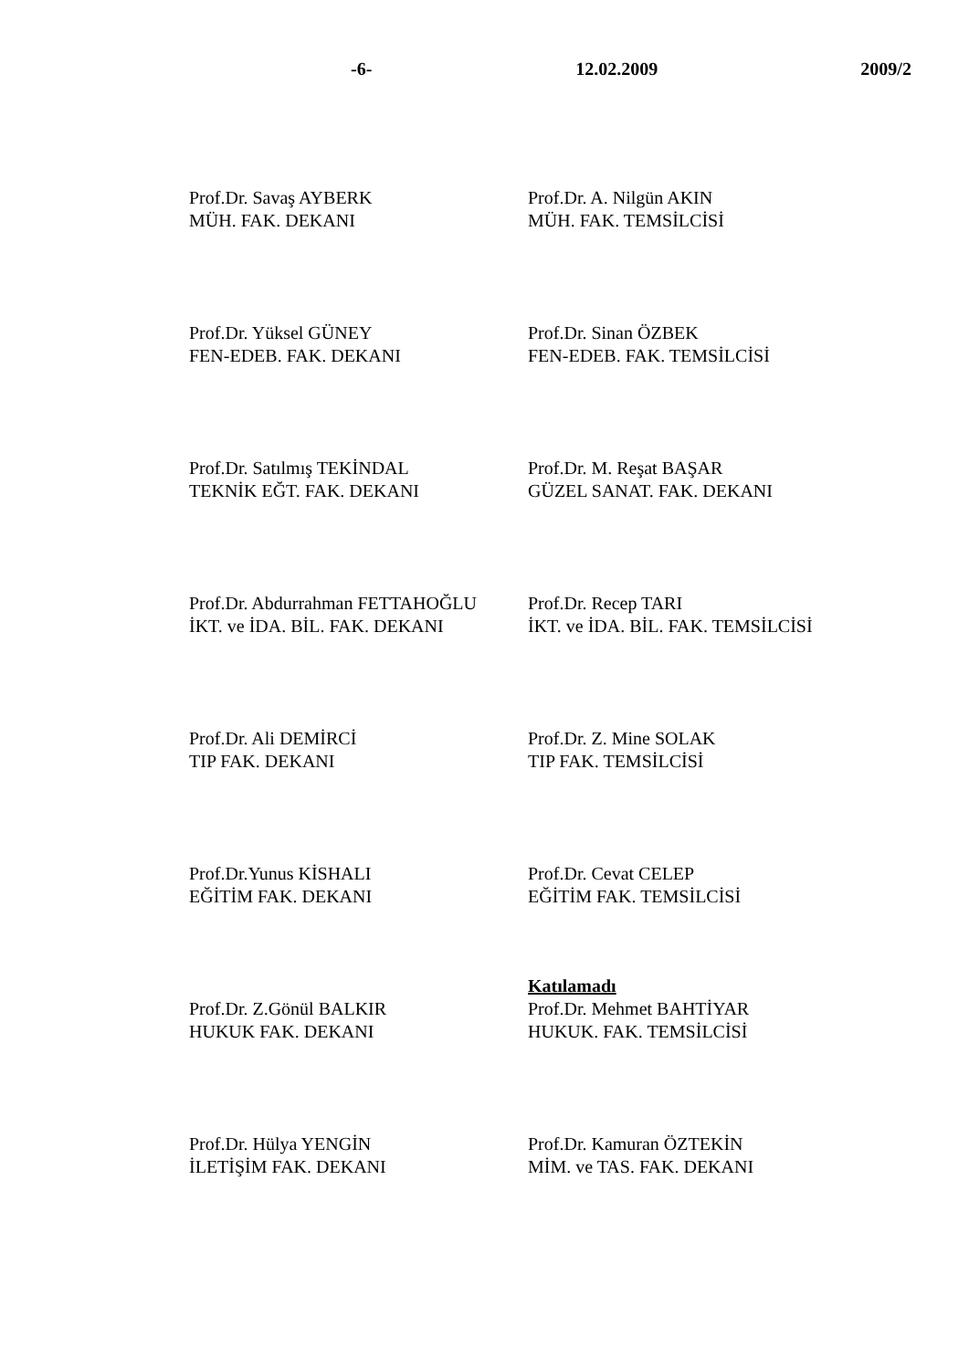-6- 12.02.2009 2009/2
Prof.Dr. Savaş AYBERK
MÜH. FAK. DEKANI
Prof.Dr. A. Nilgün AKIN
MÜH. FAK. TEMSİLCİSİ
Prof.Dr. Yüksel GÜNEY
FEN-EDEB. FAK. DEKANI
Prof.Dr. Sinan ÖZBEK
FEN-EDEB. FAK. TEMSİLCİSİ
Prof.Dr. Satılmış TEKİNDAL
TEKNİK EĞT. FAK. DEKANI
Prof.Dr. M. Reşat BAŞAR
GÜZEL SANAT. FAK. DEKANI
Prof.Dr. Abdurrahman FETTAHOĞLU
İKT. ve İDA. BİL. FAK. DEKANI
Prof.Dr. Recep TARI
İKT. ve İDA. BİL. FAK. TEMSİLCİSİ
Prof.Dr. Ali DEMİRCİ
TIP FAK. DEKANI
Prof.Dr. Z. Mine SOLAK
TIP FAK. TEMSİLCİSİ
Prof.Dr.Yunus KİSHALI
EĞİTİM FAK. DEKANI
Prof.Dr. Cevat CELEP
EĞİTİM FAK. TEMSİLCİSİ
Prof.Dr. Z.Gönül BALKIR
HUKUK FAK. DEKANI
Katılamadı
Prof.Dr. Mehmet BAHTİYAR
HUKUK. FAK. TEMSİLCİSİ
Prof.Dr. Hülya YENGİN
İLETİŞİM FAK. DEKANI
Prof.Dr. Kamuran ÖZTEKİN
MİM. ve TAS. FAK. DEKANI